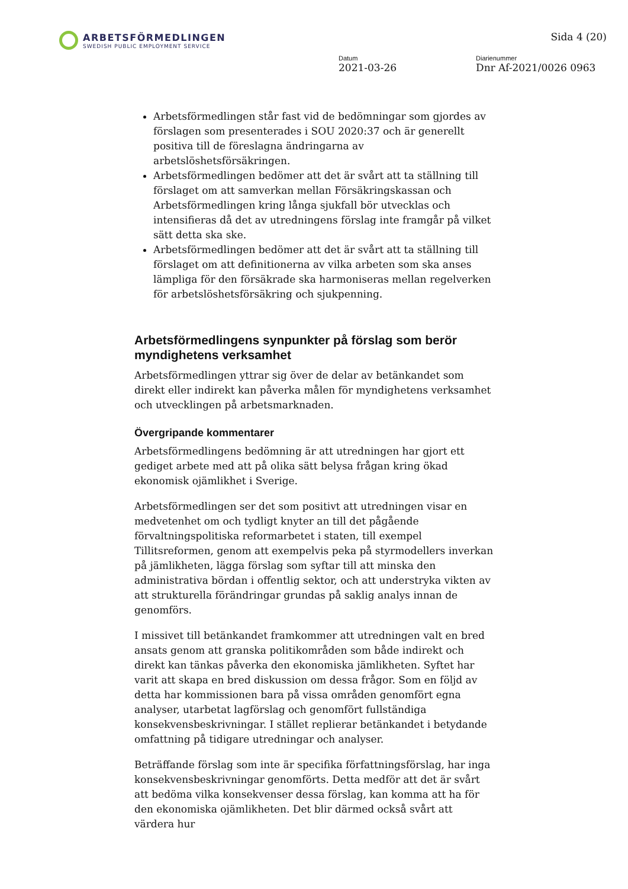ARBETSFÖRMEDLINGEN
SWEDISH PUBLIC EMPLOYMENT SERVICE
Sida 4 (20)
Datum
2021-03-26
Diarienummer
Dnr Af-2021/0026 0963
Arbetsförmedlingen står fast vid de bedömningar som gjordes av förslagen som presenterades i SOU 2020:37 och är generellt positiva till de föreslagna ändringarna av arbetslöshetsförsäkringen.
Arbetsförmedlingen bedömer att det är svårt att ta ställning till förslaget om att samverkan mellan Försäkringskassan och Arbetsförmedlingen kring långa sjukfall bör utvecklas och intensifieras då det av utredningens förslag inte framgår på vilket sätt detta ska ske.
Arbetsförmedlingen bedömer att det är svårt att ta ställning till förslaget om att definitionerna av vilka arbeten som ska anses lämpliga för den försäkrade ska harmoniseras mellan regelverken för arbetslöshetsförsäkring och sjukpenning.
Arbetsförmedlingens synpunkter på förslag som berör myndighetens verksamhet
Arbetsförmedlingen yttrar sig över de delar av betänkandet som direkt eller indirekt kan påverka målen för myndighetens verksamhet och utvecklingen på arbetsmarknaden.
Övergripande kommentarer
Arbetsförmedlingens bedömning är att utredningen har gjort ett gediget arbete med att på olika sätt belysa frågan kring ökad ekonomisk ojämlikhet i Sverige.
Arbetsförmedlingen ser det som positivt att utredningen visar en medvetenhet om och tydligt knyter an till det pågående förvaltningspolitiska reformarbetet i staten, till exempel Tillitsreformen, genom att exempelvis peka på styrmodellers inverkan på jämlikheten, lägga förslag som syftar till att minska den administrativa bördan i offentlig sektor, och att understryka vikten av att strukturella förändringar grundas på saklig analys innan de genomförs.
I missivet till betänkandet framkommer att utredningen valt en bred ansats genom att granska politikområden som både indirekt och direkt kan tänkas påverka den ekonomiska jämlikheten. Syftet har varit att skapa en bred diskussion om dessa frågor. Som en följd av detta har kommissionen bara på vissa områden genomfört egna analyser, utarbetat lagförslag och genomfört fullständiga konsekvensbeskrivningar. I stället replierar betänkandet i betydande omfattning på tidigare utredningar och analyser.
Beträffande förslag som inte är specifika författningsförslag, har inga konsekvensbeskrivningar genomförts. Detta medför att det är svårt att bedöma vilka konsekvenser dessa förslag, kan komma att ha för den ekonomiska ojämlikheten. Det blir därmed också svårt att värdera hur